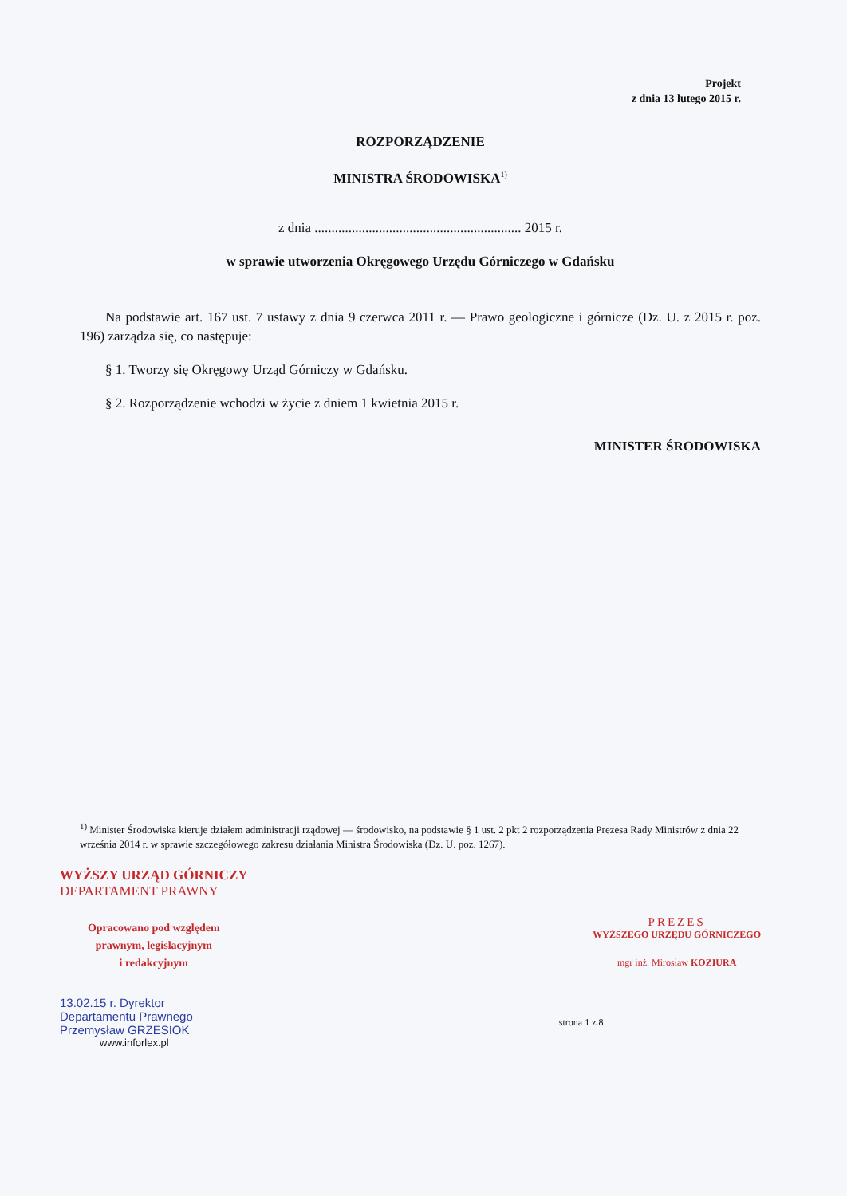Projekt
z dnia 13 lutego 2015 r.
ROZPORZĄDZENIE
MINISTRA ŚRODOWISKA<sup>1)</sup>
z dnia ............................................................. 2015 r.
w sprawie utworzenia Okręgowego Urzędu Górniczego w Gdańsku
Na podstawie art. 167 ust. 7 ustawy z dnia 9 czerwca 2011 r. — Prawo geologiczne i górnicze (Dz. U. z 2015 r. poz. 196) zarządza się, co następuje:
§ 1. Tworzy się Okręgowy Urząd Górniczy w Gdańsku.
§ 2. Rozporządzenie wchodzi w życie z dniem 1 kwietnia 2015 r.
MINISTER ŚRODOWISKA
<sup>1)</sup> Minister Środowiska kieruje działem administracji rządowej — środowisko, na podstawie § 1 ust. 2 pkt 2 rozporządzenia Prezesa Rady Ministrów z dnia 22 września 2014 r. w sprawie szczegółowego zakresu działania Ministra Środowiska (Dz. U. poz. 1267).
WYŻSZY URZĄD GÓRNICZY
DEPARTAMENT PRAWNY
Opracowano pod względem
prawnym, legislacyjnym
i redakcyjnym
13.02.15 r. Dyrektor
Departamentu Prawnego
Przemysław GRZESIOK
www.inforlex.pl
PREZES
WYŻSZEGO URZĘDU GÓRNICZEGO
mgr inż. Mirosław KOZIURA
strona 1 z 8